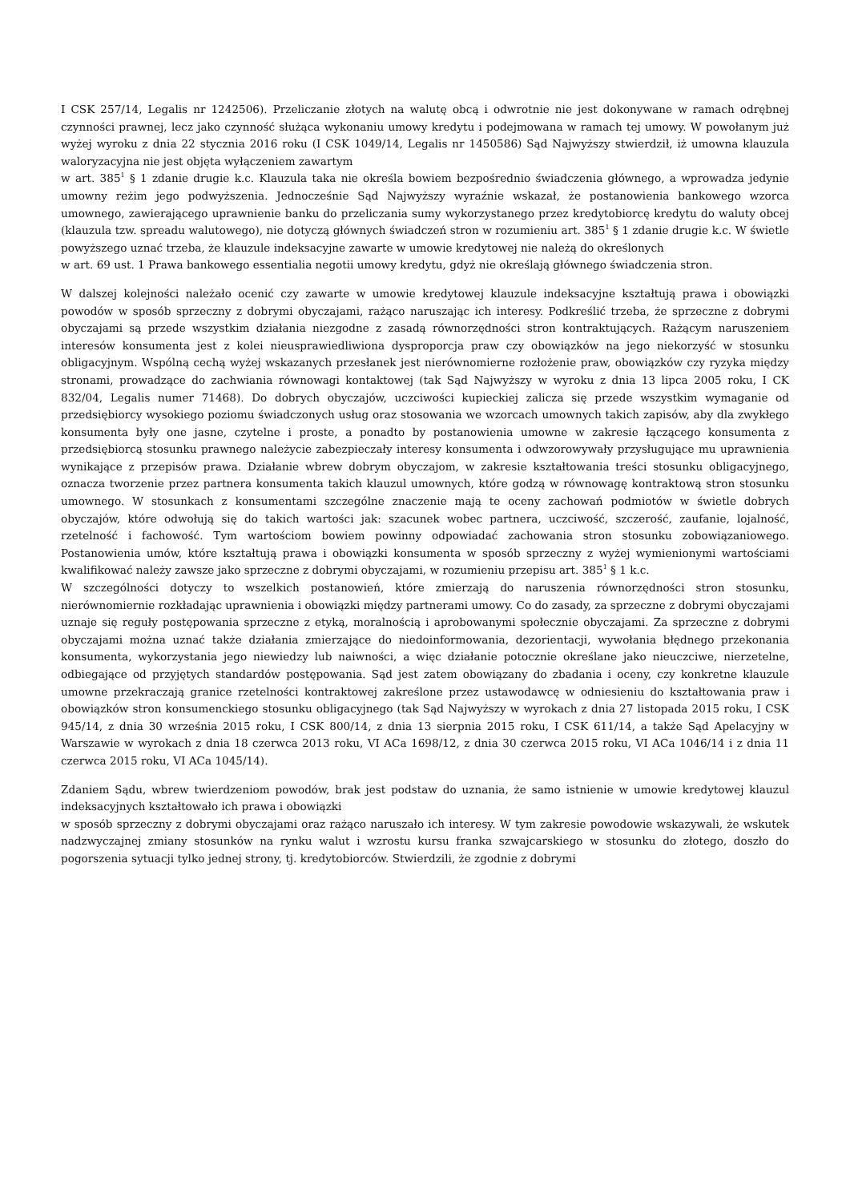I CSK 257/14, Legalis nr 1242506). Przeliczanie złotych na walutę obcą i odwrotnie nie jest dokonywane w ramach odrębnej czynności prawnej, lecz jako czynność służąca wykonaniu umowy kredytu i podejmowana w ramach tej umowy. W powołanym już wyżej wyroku z dnia 22 stycznia 2016 roku (I CSK 1049/14, Legalis nr 1450586) Sąd Najwyższy stwierdził, iż umowna klauzula waloryzacyjna nie jest objęta wyłączeniem zawartym
w art. 385<sup>1</sup> § 1 zdanie drugie k.c. Klauzula taka nie określa bowiem bezpośrednio świadczenia głównego, a wprowadza jedynie umowny reżim jego podwyższenia. Jednocześnie Sąd Najwyższy wyraźnie wskazał, że postanowienia bankowego wzorca umownego, zawierającego uprawnienie banku do przeliczania sumy wykorzystanego przez kredytobiorcę kredytu do waluty obcej (klauzula tzw. spreadu walutowego), nie dotyczą głównych świadczeń stron w rozumieniu art. 385<sup>1</sup> § 1 zdanie drugie k.c. W świetle powyższego uznać trzeba, że klauzule indeksacyjne zawarte w umowie kredytowej nie należą do określonych
w art. 69 ust. 1 Prawa bankowego essentialia negotii umowy kredytu, gdyż nie określają głównego świadczenia stron.
W dalszej kolejności należało ocenić czy zawarte w umowie kredytowej klauzule indeksacyjne kształtują prawa i obowiązki powodów w sposób sprzeczny z dobrymi obyczajami, rażąco naruszając ich interesy. Podkreślić trzeba, że sprzeczne z dobrymi obyczajami są przede wszystkim działania niezgodne z zasadą równorzędności stron kontraktujących. Rażącym naruszeniem interesów konsumenta jest z kolei nieusprawiedliwiona dysproporcja praw czy obowiązków na jego niekorzyść w stosunku obligacyjnym. Wspólną cechą wyżej wskazanych przesłanek jest nierównomierne rozłożenie praw, obowiązków czy ryzyka między stronami, prowadzące do zachwiania równowagi kontaktowej (tak Sąd Najwyższy w wyroku z dnia 13 lipca 2005 roku, I CK 832/04, Legalis numer 71468). Do dobrych obyczajów, uczciwości kupieckiej zalicza się przede wszystkim wymaganie od przedsiębiorcy wysokiego poziomu świadczonych usług oraz stosowania we wzorcach umownych takich zapisów, aby dla zwykłego konsumenta były one jasne, czytelne i proste, a ponadto by postanowienia umowne w zakresie łączącego konsumenta z przedsiębiorcą stosunku prawnego należycie zabezpieczały interesy konsumenta i odwzorowywały przysługujące mu uprawnienia wynikające z przepisów prawa. Działanie wbrew dobrym obyczajom, w zakresie kształtowania treści stosunku obligacyjnego, oznacza tworzenie przez partnera konsumenta takich klauzul umownych, które godzą w równowagę kontraktową stron stosunku umownego. W stosunkach z konsumentami szczególne znaczenie mają te oceny zachowań podmiotów w świetle dobrych obyczajów, które odwołują się do takich wartości jak: szacunek wobec partnera, uczciwość, szczerość, zaufanie, lojalność, rzetelność i fachowość. Tym wartościom bowiem powinny odpowiadać zachowania stron stosunku zobowiązaniowego. Postanowienia umów, które kształtują prawa i obowiązki konsumenta w sposób sprzeczny z wyżej wymienionymi wartościami kwalifikować należy zawsze jako sprzeczne z dobrymi obyczajami, w rozumieniu przepisu art. 385<sup>1</sup> § 1 k.c.
W szczególności dotyczy to wszelkich postanowień, które zmierzają do naruszenia równorzędności stron stosunku, nierównomiernie rozkładając uprawnienia i obowiązki między partnerami umowy. Co do zasady, za sprzeczne z dobrymi obyczajami uznaje się reguły postępowania sprzeczne z etyką, moralnością i aprobowanymi społecznie obyczajami. Za sprzeczne z dobrymi obyczajami można uznać także działania zmierzające do niedoinformowania, dezorientacji, wywołania błędnego przekonania konsumenta, wykorzystania jego niewiedzy lub naiwności, a więc działanie potocznie określane jako nieuczciwe, nierzetelne, odbiegające od przyjętych standardów postępowania. Sąd jest zatem obowiązany do zbadania i oceny, czy konkretne klauzule umowne przekraczają granice rzetelności kontraktowej zakreślone przez ustawodawcę w odniesieniu do kształtowania praw i obowiązków stron konsumenckiego stosunku obligacyjnego (tak Sąd Najwyższy w wyrokach z dnia 27 listopada 2015 roku, I CSK 945/14, z dnia 30 września 2015 roku, I CSK 800/14, z dnia 13 sierpnia 2015 roku, I CSK 611/14, a także Sąd Apelacyjny w Warszawie w wyrokach z dnia 18 czerwca 2013 roku, VI ACa 1698/12, z dnia 30 czerwca 2015 roku, VI ACa 1046/14 i z dnia 11 czerwca 2015 roku, VI ACa 1045/14).
Zdaniem Sądu, wbrew twierdzeniom powodów, brak jest podstaw do uznania, że samo istnienie w umowie kredytowej klauzul indeksacyjnych kształtowało ich prawa i obowiązki
w sposób sprzeczny z dobrymi obyczajami oraz rażąco naruszało ich interesy. W tym zakresie powodowie wskazywali, że wskutek nadzwyczajnej zmiany stosunków na rynku walut i wzrostu kursu franka szwajcarskiego w stosunku do złotego, doszło do pogorszenia sytuacji tylko jednej strony, tj. kredytobiorców. Stwierdzili, że zgodnie z dobrymi